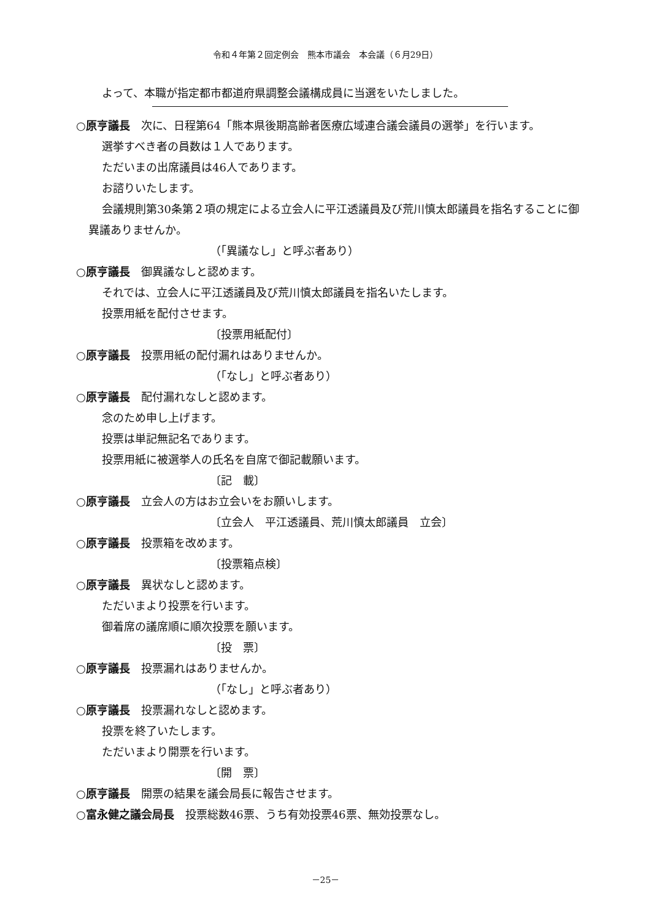令和４年第２回定例会　熊本市議会　本会議（６月29日）
よって、本職が指定都市都道府県調整会議構成員に当選をいたしました。
○原亨議長　次に、日程第64「熊本県後期高齢者医療広域連合議会議員の選挙」を行います。
選挙すべき者の員数は１人であります。
ただいまの出席議員は46人であります。
お諮りいたします。
会議規則第30条第２項の規定による立会人に平江透議員及び荒川慎太郎議員を指名することに御異議ありませんか。
（「異議なし」と呼ぶ者あり）
○原亨議長　御異議なしと認めます。
それでは、立会人に平江透議員及び荒川慎太郎議員を指名いたします。
投票用紙を配付させます。
〔投票用紙配付〕
○原亨議長　投票用紙の配付漏れはありませんか。
（「なし」と呼ぶ者あり）
○原亨議長　配付漏れなしと認めます。
念のため申し上げます。
投票は単記無記名であります。
投票用紙に被選挙人の氏名を自席で御記載願います。
〔記　載〕
○原亨議長　立会人の方はお立会いをお願いします。
〔立会人　平江透議員、荒川慎太郎議員　立会〕
○原亨議長　投票箱を改めます。
〔投票箱点検〕
○原亨議長　異状なしと認めます。
ただいまより投票を行います。
御着席の議席順に順次投票を願います。
〔投　票〕
○原亨議長　投票漏れはありませんか。
（「なし」と呼ぶ者あり）
○原亨議長　投票漏れなしと認めます。
投票を終了いたします。
ただいまより開票を行います。
〔開　票〕
○原亨議長　開票の結果を議会局長に報告させます。
○富永健之議会局長　投票総数46票、うち有効投票46票、無効投票なし。
－25－